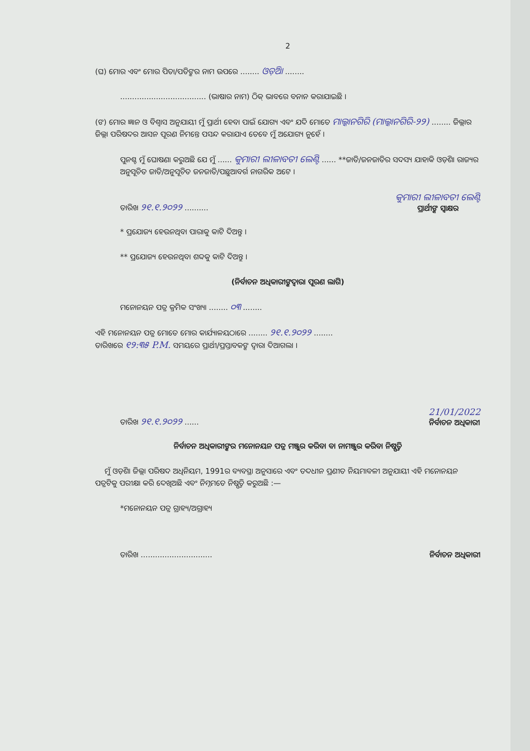2
(ଘ) ମୋର ଏବଂ ମୋର ପିତା/ପତିଙ୍କର ନାମ ଉପରେ ........ ଓଡ଼ିଆ ........
.................................... (ଭାଷାର ନାମ) ଠିକ୍ ଭାବରେ ବନାନ କରାଯାଇଛି ।
(ଙ) ମୋର ଜ୍ଞାନ ଓ ବିଶ୍ୱାସ ଅନୁଯାୟୀ ମୁଁ ପ୍ରାର୍ଥୀ ହେବା ପାଇଁ ଯୋଗ୍ୟ ଏବଂ ଯଦି ମୋତେ ମାଲ୍କାନଗିରି (ମାଲ୍କାନଗିରି-୨୨) ........ ଜିଲ୍ଲାର ଜିଲ୍ଲା ପରିଷଦର ଆସନ ପୂରଣ ନିମନ୍ତେ ପସନ୍ଦ କରାଯାଏ ତେବେ ମୁଁ ଅଯୋଗ୍ୟ ନୁହେଁ ।
ପୁନଶ୍ଚ ମୁଁ ଘୋଷଣା କରୁଅଛି ଯେ ମୁଁ ...... କୁମାରୀ ଲୀଳାବତୀ ଲେଣ୍ଟି ...... **ଜାତି/ଜନଜାତିର ସଦସ୍ୟ ଯାହାକି ଓଡ଼ିଶା ରାଜ୍ୟର ଅନୁସୂଚିତ ଜାତି/ଅନୁସୂଚିତ ଜନଜାତି/ପଛୁଆବର୍ଗ ନାଗରିକ ଅଟେ ।
ତାରିଖ ୨୧.୧.୨୦୨୨ .......... କୁମାରୀ ଲୀଳାବତୀ ଲେଣ୍ଟି
ପ୍ରାର୍ଥୀଙ୍କ ସ୍ୱାକ୍ଷର
* ପ୍ରଯୋଜ୍ୟ ହେଉନଥିବା ପାରାକୁ କାଟି ଦିଅନ୍ତୁ ।
** ପ୍ରଯୋଜ୍ୟ ହେଉନଥିବା ଶବ୍ଦକୁ କାଟି ଦିଅନ୍ତୁ ।
(ନିର୍ବାଚନ ଅଧିକାରୀଙ୍କଦ୍ୱାରା ପୂରଣ ଲାଗି)
ମନୋନୟନ ପତ୍ର କ୍ରମିକ ସଂଖ୍ୟା ........ ୦୩ ........
ଏହି ମନୋନୟନ ପତ୍ର ମୋତେ ମୋର କାର୍ଯ୍ୟାଳୟଠାରେ ........ ୨୧.୧.୨୦୨୨ ........
ତାରିଖରେ ୧୨:୩୫ P.M. ସମୟରେ ପ୍ରାର୍ଥୀ/ପ୍ରସ୍ତାବକଙ୍କ ଦ୍ୱାରା ଦିଆଗଲା ।
ତାରିଖ ୨୧.୧.୨୦୨୨ ...... 21/01/2022
ନିର୍ବାଚନ ଅଧିକାରୀ
ନିର୍ବାଚନ ଅଧିକାରୀଙ୍କର ମନୋନୟନ ପତ୍ର ମଞ୍ଜୁର କରିବା ବା ନାମଞ୍ଜୁର କରିବା ନିଷ୍ପତ୍ତି
ମୁଁ ଓଡ଼ିଶା ଜିଲ୍ଲା ପରିଷଦ ଅଧିନିୟମ, 1991ର ବ୍ୟବସ୍ଥା ଅନୁସାରେ ଏବଂ ତଦଧୀନ ପ୍ରଣୀତ ନିୟମାବଳୀ ଅନୁଯାୟୀ ଏହି ମନୋନୟନ ପତ୍ରଟିକୁ ପରୀକ୍ଷା କରି ଦେଖିଅଛି ଏବଂ ନିମ୍ନମତେ ନିଷ୍ପତ୍ତି କରୁଅଛି :—
*ମନୋନୟନ ପତ୍ର ଗ୍ରାହ୍ୟ/ଅଗ୍ରାହ୍ୟ
ତାରିଖ .............................. ନିର୍ବାଚନ ଅଧିକାରୀ